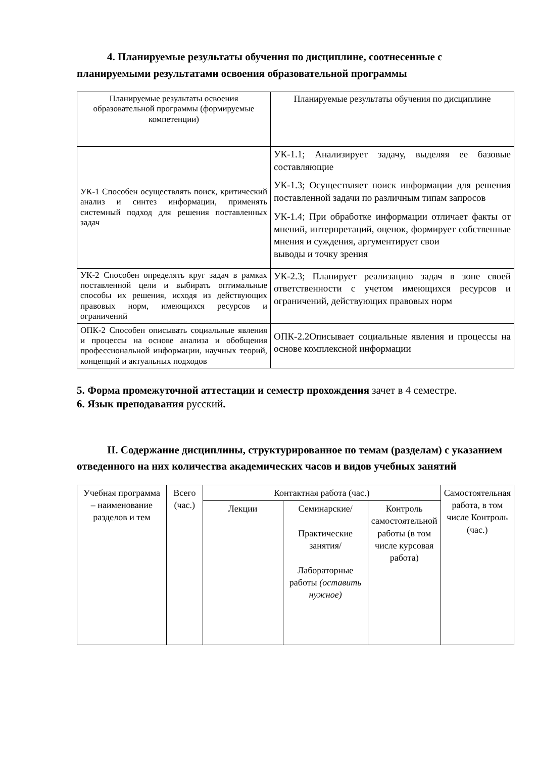4. Планируемые результаты обучения по дисциплине, соотнесенные с планируемыми результатами освоения образовательной программы
| Планируемые результаты освоения образовательной программы (формируемые компетенции) | Планируемые результаты обучения по дисциплине |
| УК-1 Способен осуществлять поиск, критический анализ и синтез информации, применять системный подход для решения поставленных задач | УК-1.1; Анализирует задачу, выделяя ее базовые составляющие УК-1.3; Осуществляет поиск информации для решения поставленной задачи по различным типам запросов УК-1.4; При обработке информации отличает факты от мнений, интерпретаций, оценок, формирует собственные мнения и суждения, аргументирует свои выводы и точку зрения |
| УК-2 Способен определять круг задач в рамках поставленной цели и выбирать оптимальные способы их решения, исходя из действующих правовых норм, имеющихся ресурсов и ограничений | УК-2.3; Планирует реализацию задач в зоне своей ответственности с учетом имеющихся ресурсов и ограничений, действующих правовых норм |
| ОПК-2 Способен описывать социальные явления и процессы на основе анализа и обобщения профессиональной информации, научных теорий, концепций и актуальных подходов | ОПК-2.2Описывает социальные явления и процессы на основе комплексной информации |
5. Форма промежуточной аттестации и семестр прохождения зачет в 4 семестре.
6. Язык преподавания русский.
II. Содержание дисциплины, структурированное по темам (разделам) с указанием отведенного на них количества академических часов и видов учебных занятий
| Учебная программа – наименование разделов и тем | Всего (час.) | Контактная работа (час.) | | | Самостоятельная работа, в том числе Контроль (час.) |
| | | Лекции | Семинарские/ Практические занятия/ Лабораторные работы (оставить нужное) | Контроль самостоятельной работы (в том числе курсовая работа) | |